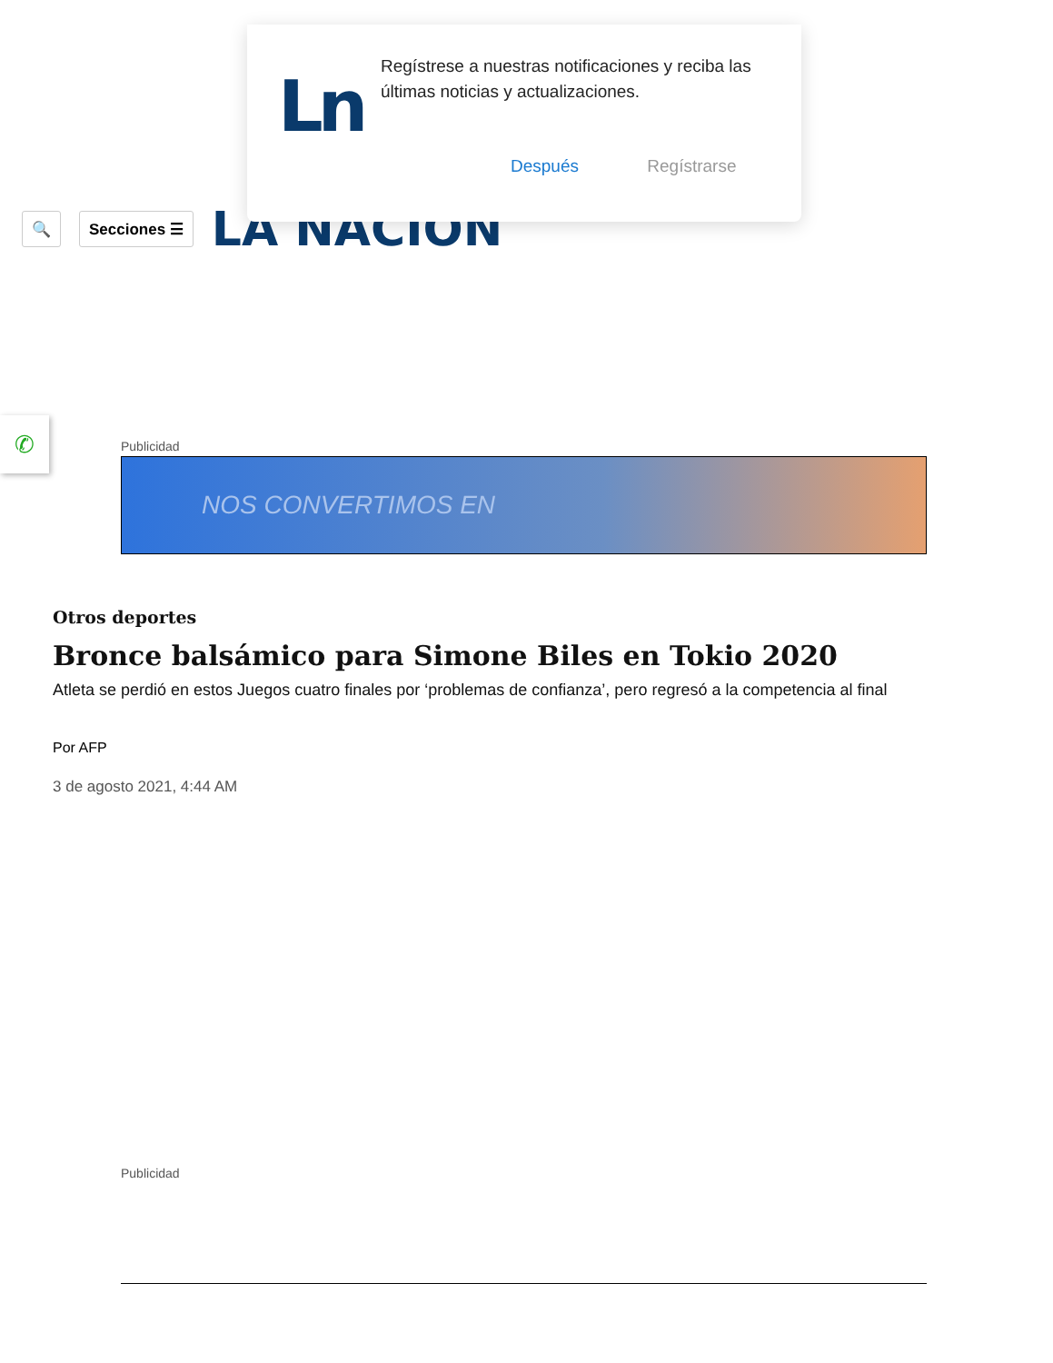Ln
Regístrese a nuestras notificaciones y reciba las últimas noticias y actualizaciones.
Después Regístrarse
🔍 Secciones ☰
LA NACION
✆
Publicidad
NOS CONVERTIMOS EN
Otros deportes
Bronce balsámico para Simone Biles en Tokio 2020
Atleta se perdió en estos Juegos cuatro finales por ‘problemas de confianza’, pero regresó a la competencia al final
Por AFP
3 de agosto 2021, 4:44 AM
Publicidad